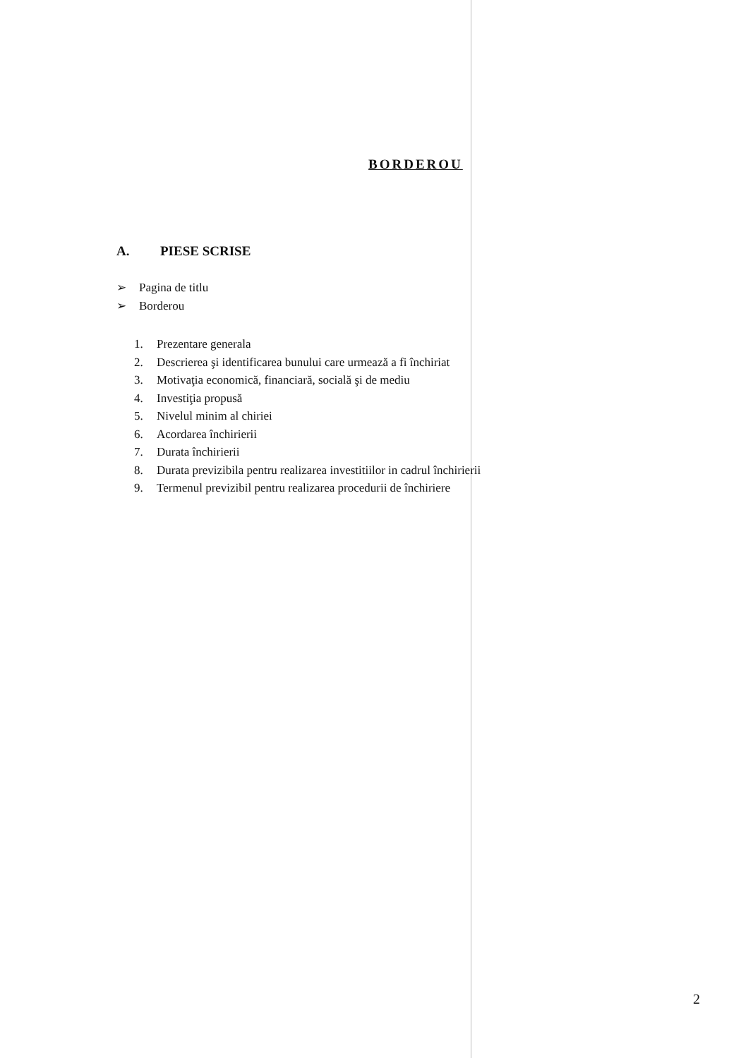BORDEROU
A. PIESE SCRISE
➢ Pagina de titlu
➢ Borderou
1. Prezentare generala
2. Descrierea şi identificarea bunului care urmează a fi închiriat
3. Motivaţia economică, financiară, socială şi de mediu
4. Investiţia propusă
5. Nivelul minim al chiriei
6. Acordarea închirierii
7. Durata închirierii
8. Durata previzibila pentru realizarea investitiilor in cadrul închirierii
9. Termenul previzibil pentru realizarea procedurii de închiriere
2